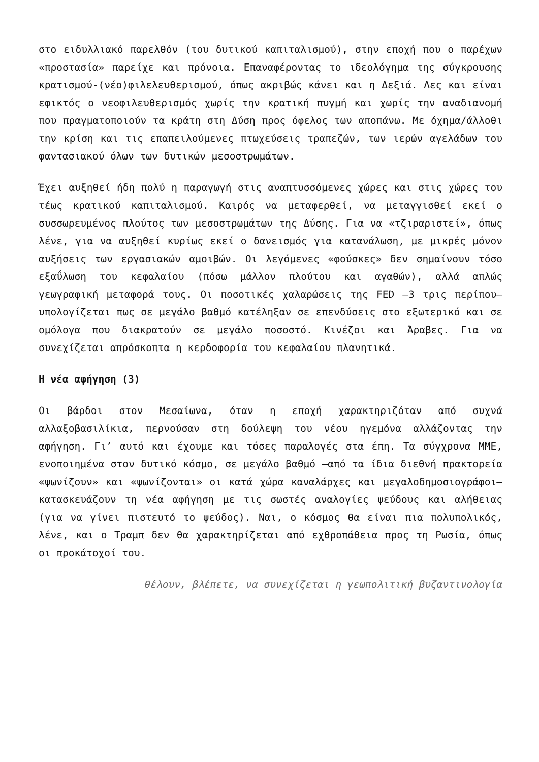στο ειδυλλιακό παρελθόν (του δυτικού καπιταλισμού), στην εποχή που ο παρέχων «προστασία» παρείχε και πρόνοια. Επαναφέροντας το ιδεολόγημα της σύγκρουσης κρατισμού-(νέο)φιλελευθερισμού, όπως ακριβώς κάνει και η Δεξιά. Λες και είναι εφικτός ο νεοφιλευθερισμός χωρίς την κρατική πυγμή και χωρίς την αναδιανομή που πραγματοποιούν τα κράτη στη Δύση προς όφελος των αποπάνω. Με όχημα/άλλοθι την κρίση και τις επαπειλούμενες πτωχεύσεις τραπεζών, των ιερών αγελάδων του φαντασιακού όλων των δυτικών μεσοστρωμάτων.
Έχει αυξηθεί ήδη πολύ η παραγωγή στις αναπτυσσόμενες χώρες και στις χώρες του τέως κρατικού καπιταλισμού. Καιρός να μεταφερθεί, να μεταγγισθεί εκεί ο συσσωρευμένος πλούτος των μεσοστρωμάτων της Δύσης. Για να «τζιραριστεί», όπως λένε, για να αυξηθεί κυρίως εκεί ο δανεισμός για κατανάλωση, με μικρές μόνον αυξήσεις των εργασιακών αμοιβών. Οι λεγόμενες «φούσκες» δεν σημαίνουν τόσο εξαΰλωση του κεφαλαίου (πόσω μάλλον πλούτου και αγαθών), αλλά απλώς γεωγραφική μεταφορά τους. Οι ποσοτικές χαλαρώσεις της FED –3 τρις περίπου– υπολογίζεται πως σε μεγάλο βαθμό κατέληξαν σε επενδύσεις στο εξωτερικό και σε ομόλογα που διακρατούν σε μεγάλο ποσοστό. Κινέζοι και Άραβες. Για να συνεχίζεται απρόσκοπτα η κερδοφορία του κεφαλαίου πλανητικά.
Η νέα αφήγηση (3)
Οι βάρδοι στον Μεσαίωνα, όταν η εποχή χαρακτηριζόταν από συχνά αλλαξοβασιλίκια, περνούσαν στη δούλεψη του νέου ηγεμόνα αλλάζοντας την αφήγηση. Γι’ αυτό και έχουμε και τόσες παραλογές στα έπη. Τα σύγχρονα ΜΜΕ, ενοποιημένα στον δυτικό κόσμο, σε μεγάλο βαθμό –από τα ίδια διεθνή πρακτορεία «ψωνίζουν» και «ψωνίζονται» οι κατά χώρα καναλάρχες και μεγαλοδημοσιογράφοι– κατασκευάζουν τη νέα αφήγηση με τις σωστές αναλογίες ψεύδους και αλήθειας (για να γίνει πιστευτό το ψεύδος). Ναι, ο κόσμος θα είναι πια πολυπολικός, λένε, και ο Τραμπ δεν θα χαρακτηρίζεται από εχθροπάθεια προς τη Ρωσία, όπως οι προκάτοχοί του.
θέλουν, βλέπετε, να συνεχίζεται η γεωπολιτική βυζαντινολογία